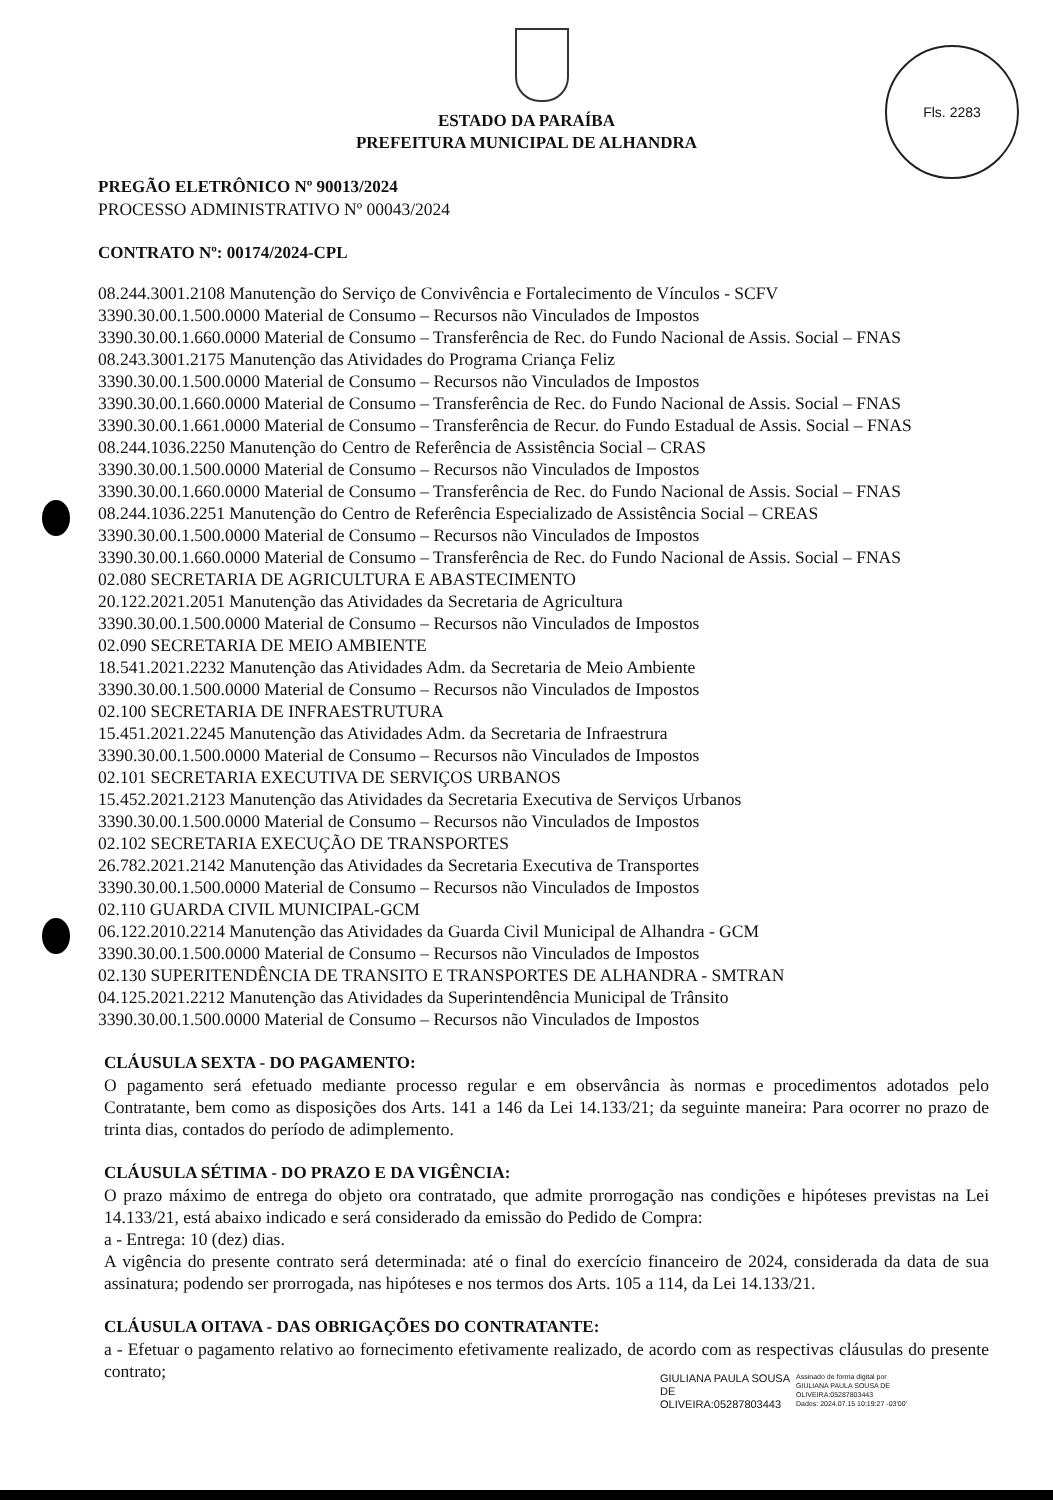Fls. 2283
ESTADO DA PARAÍBA
PREFEITURA MUNICIPAL DE ALHANDRA
PREGÃO ELETRÔNICO Nº 90013/2024
PROCESSO ADMINISTRATIVO Nº 00043/2024
CONTRATO Nº: 00174/2024-CPL
08.244.3001.2108 Manutenção do Serviço de Convivência e Fortalecimento de Vínculos - SCFV
3390.30.00.1.500.0000 Material de Consumo – Recursos não Vinculados de Impostos
3390.30.00.1.660.0000 Material de Consumo – Transferência de Rec. do Fundo Nacional de Assis. Social – FNAS
08.243.3001.2175 Manutenção das Atividades do Programa Criança Feliz
3390.30.00.1.500.0000 Material de Consumo – Recursos não Vinculados de Impostos
3390.30.00.1.660.0000 Material de Consumo – Transferência de Rec. do Fundo Nacional de Assis. Social – FNAS
3390.30.00.1.661.0000 Material de Consumo – Transferência de Recur. do Fundo Estadual de Assis. Social – FNAS
08.244.1036.2250 Manutenção do Centro de Referência de Assistência Social – CRAS
3390.30.00.1.500.0000 Material de Consumo – Recursos não Vinculados de Impostos
3390.30.00.1.660.0000 Material de Consumo – Transferência de Rec. do Fundo Nacional de Assis. Social – FNAS
08.244.1036.2251 Manutenção do Centro de Referência Especializado de Assistência Social – CREAS
3390.30.00.1.500.0000 Material de Consumo – Recursos não Vinculados de Impostos
3390.30.00.1.660.0000 Material de Consumo – Transferência de Rec. do Fundo Nacional de Assis. Social – FNAS
02.080 SECRETARIA DE AGRICULTURA E ABASTECIMENTO
20.122.2021.2051 Manutenção das Atividades da Secretaria de Agricultura
3390.30.00.1.500.0000 Material de Consumo – Recursos não Vinculados de Impostos
02.090 SECRETARIA DE MEIO AMBIENTE
18.541.2021.2232 Manutenção das Atividades Adm. da Secretaria de Meio Ambiente
3390.30.00.1.500.0000 Material de Consumo – Recursos não Vinculados de Impostos
02.100 SECRETARIA DE INFRAESTRUTURA
15.451.2021.2245 Manutenção das Atividades Adm. da Secretaria de Infraestrura
3390.30.00.1.500.0000 Material de Consumo – Recursos não Vinculados de Impostos
02.101 SECRETARIA EXECUTIVA DE SERVIÇOS URBANOS
15.452.2021.2123 Manutenção das Atividades da Secretaria Executiva de Serviços Urbanos
3390.30.00.1.500.0000 Material de Consumo – Recursos não Vinculados de Impostos
02.102 SECRETARIA EXECUÇÃO DE TRANSPORTES
26.782.2021.2142 Manutenção das Atividades da Secretaria Executiva de Transportes
3390.30.00.1.500.0000 Material de Consumo – Recursos não Vinculados de Impostos
02.110 GUARDA CIVIL MUNICIPAL-GCM
06.122.2010.2214 Manutenção das Atividades da Guarda Civil Municipal de Alhandra - GCM
3390.30.00.1.500.0000 Material de Consumo – Recursos não Vinculados de Impostos
02.130 SUPERITENDÊNCIA DE TRANSITO E TRANSPORTES DE ALHANDRA - SMTRAN
04.125.2021.2212 Manutenção das Atividades da Superintendência Municipal de Trânsito
3390.30.00.1.500.0000 Material de Consumo – Recursos não Vinculados de Impostos
CLÁUSULA SEXTA - DO PAGAMENTO:
O pagamento será efetuado mediante processo regular e em observância às normas e procedimentos adotados pelo Contratante, bem como as disposições dos Arts. 141 a 146 da Lei 14.133/21; da seguinte maneira: Para ocorrer no prazo de trinta dias, contados do período de adimplemento.
CLÁUSULA SÉTIMA - DO PRAZO E DA VIGÊNCIA:
O prazo máximo de entrega do objeto ora contratado, que admite prorrogação nas condições e hipóteses previstas na Lei 14.133/21, está abaixo indicado e será considerado da emissão do Pedido de Compra:
a - Entrega: 10 (dez) dias.
A vigência do presente contrato será determinada: até o final do exercício financeiro de 2024, considerada da data de sua assinatura; podendo ser prorrogada, nas hipóteses e nos termos dos Arts. 105 a 114, da Lei 14.133/21.
CLÁUSULA OITAVA - DAS OBRIGAÇÕES DO CONTRATANTE:
a - Efetuar o pagamento relativo ao fornecimento efetivamente realizado, de acordo com as respectivas cláusulas do presente contrato;
GIULIANA PAULA SOUSA
DE
OLIVEIRA:05287803443
Assinado de forma digital por
GIULIANA PAULA SOUSA DE
OLIVEIRA:05287803443
Dados: 2024.07.15 10:19:27 -03'00'